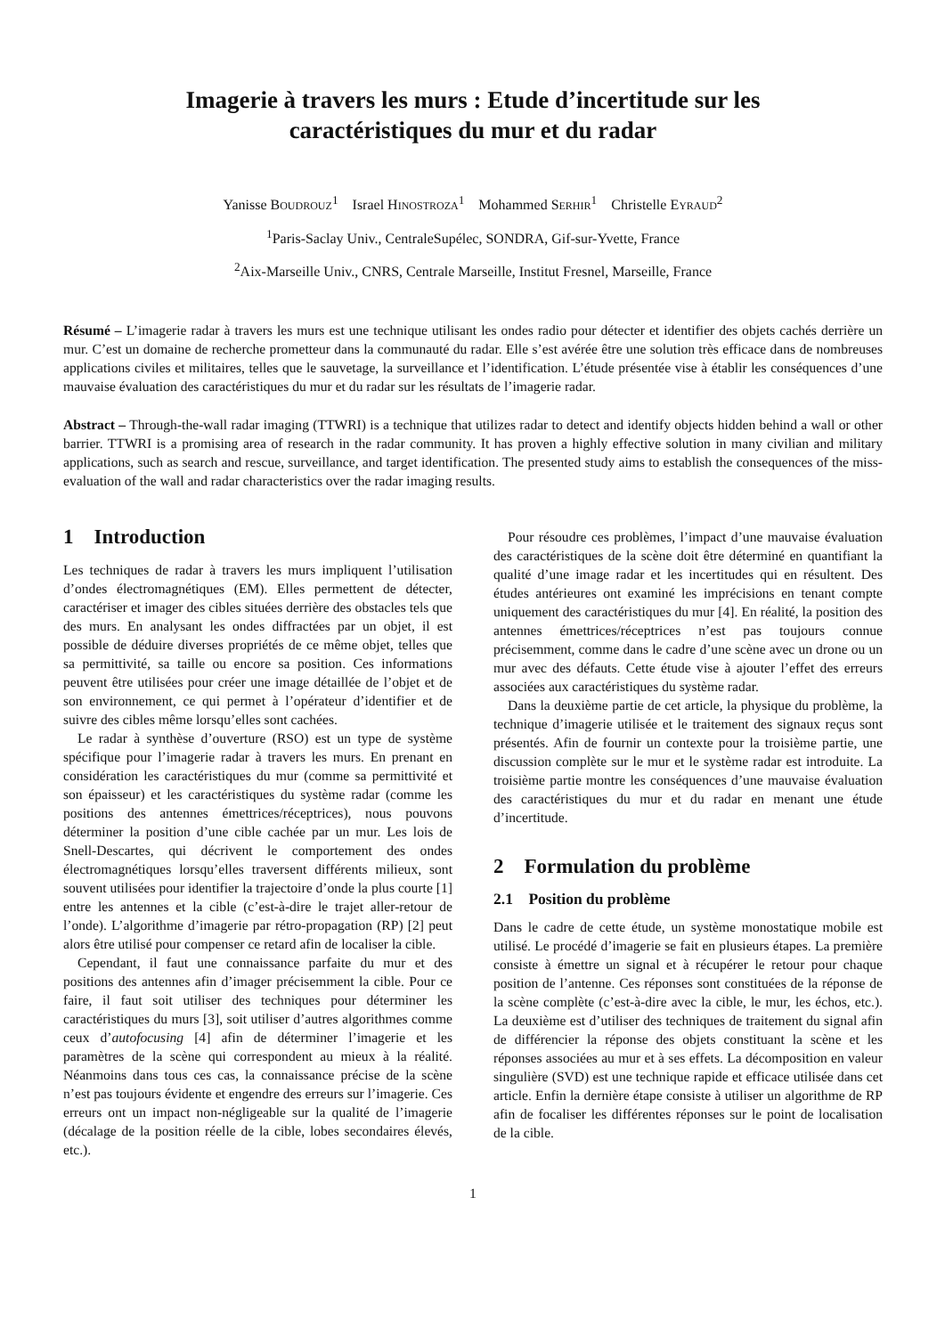Imagerie à travers les murs : Etude d’incertitude sur les
caractéristiques du mur et du radar
Yanisse BOUDROUZ<sup>1</sup> Israel HINOSTROZA<sup>1</sup> Mohammed SERHIR<sup>1</sup> Christelle EYRAUD<sup>2</sup>
<sup>1</sup> Paris-Saclay Univ., CentraleSupélec, SONDRA, Gif-sur-Yvette, France
<sup>2</sup> Aix-Marseille Univ., CNRS, Centrale Marseille, Institut Fresnel, Marseille, France
Résumé – L’imagerie radar à travers les murs est une technique utilisant les ondes radio pour détecter et identifier des objets cachés derrière un mur. C’est un domaine de recherche prometteur dans la communauté du radar. Elle s’est avérée être une solution très efficace dans de nombreuses applications civiles et militaires, telles que le sauvetage, la surveillance et l’identification. L’étude présentée vise à établir les conséquences d’une mauvaise évaluation des caractéristiques du mur et du radar sur les résultats de l’imagerie radar.
Abstract – Through-the-wall radar imaging (TTWRI) is a technique that utilizes radar to detect and identify objects hidden behind a wall or other barrier. TTWRI is a promising area of research in the radar community. It has proven a highly effective solution in many civilian and military applications, such as search and rescue, surveillance, and target identification. The presented study aims to establish the consequences of the miss-evaluation of the wall and radar characteristics over the radar imaging results.
1 Introduction
Les techniques de radar à travers les murs impliquent l’utilisation d’ondes électromagnétiques (EM). Elles permettent de détecter, caractériser et imager des cibles situées derrière des obstacles tels que des murs. En analysant les ondes diffractées par un objet, il est possible de déduire diverses propriétés de ce même objet, telles que sa permittivité, sa taille ou encore sa position. Ces informations peuvent être utilisées pour créer une image détaillée de l’objet et de son environnement, ce qui permet à l’opérateur d’identifier et de suivre des cibles même lorsqu’elles sont cachées.
Le radar à synthèse d’ouverture (RSO) est un type de système spécifique pour l’imagerie radar à travers les murs. En prenant en considération les caractéristiques du mur (comme sa permittivité et son épaisseur) et les caractéristiques du système radar (comme les positions des antennes émettrices/réceptrices), nous pouvons déterminer la position d’une cible cachée par un mur. Les lois de Snell-Descartes, qui décrivent le comportement des ondes électromagnétiques lorsqu’elles traversent différents milieux, sont souvent utilisées pour identifier la trajectoire d’onde la plus courte [1] entre les antennes et la cible (c’est-à-dire le trajet aller-retour de l’onde). L’algorithme d’imagerie par rétro-propagation (RP) [2] peut alors être utilisé pour compenser ce retard afin de localiser la cible.
Cependant, il faut une connaissance parfaite du mur et des positions des antennes afin d’imager précisemment la cible. Pour ce faire, il faut soit utiliser des techniques pour déterminer les caractéristiques du murs [3], soit utiliser d’autres algorithmes comme ceux d’autofocusing [4] afin de déterminer l’imagerie et les paramètres de la scène qui correspondent au mieux à la réalité. Néanmoins dans tous ces cas, la connaissance précise de la scène n’est pas toujours évidente et engendre des erreurs sur l’imagerie. Ces erreurs ont un impact non-négligeable sur la qualité de l’imagerie (décalage de la position réelle de la cible, lobes secondaires élevés, etc.).
Pour résoudre ces problèmes, l’impact d’une mauvaise évaluation des caractéristiques de la scène doit être déterminé en quantifiant la qualité d’une image radar et les incertitudes qui en résultent. Des études antérieures ont examiné les imprécisions en tenant compte uniquement des caractéristiques du mur [4]. En réalité, la position des antennes émettrices/réceptrices n’est pas toujours connue précisemment, comme dans le cadre d’une scène avec un drone ou un mur avec des défauts. Cette étude vise à ajouter l’effet des erreurs associées aux caractéristiques du système radar.
Dans la deuxième partie de cet article, la physique du problème, la technique d’imagerie utilisée et le traitement des signaux reçus sont présentés. Afin de fournir un contexte pour la troisième partie, une discussion complète sur le mur et le système radar est introduite. La troisième partie montre les conséquences d’une mauvaise évaluation des caractéristiques du mur et du radar en menant une étude d’incertitude.
2 Formulation du problème
2.1 Position du problème
Dans le cadre de cette étude, un système monostatique mobile est utilisé. Le procédé d’imagerie se fait en plusieurs étapes. La première consiste à émettre un signal et à récupérer le retour pour chaque position de l’antenne. Ces réponses sont constituées de la réponse de la scène complète (c’est-à-dire avec la cible, le mur, les échos, etc.). La deuxième est d’utiliser des techniques de traitement du signal afin de différencier la réponse des objets constituant la scène et les réponses associées au mur et à ses effets. La décomposition en valeur singulière (SVD) est une technique rapide et efficace utilisée dans cet article. Enfin la dernière étape consiste à utiliser un algorithme de RP afin de focaliser les différentes réponses sur le point de localisation de la cible.
1